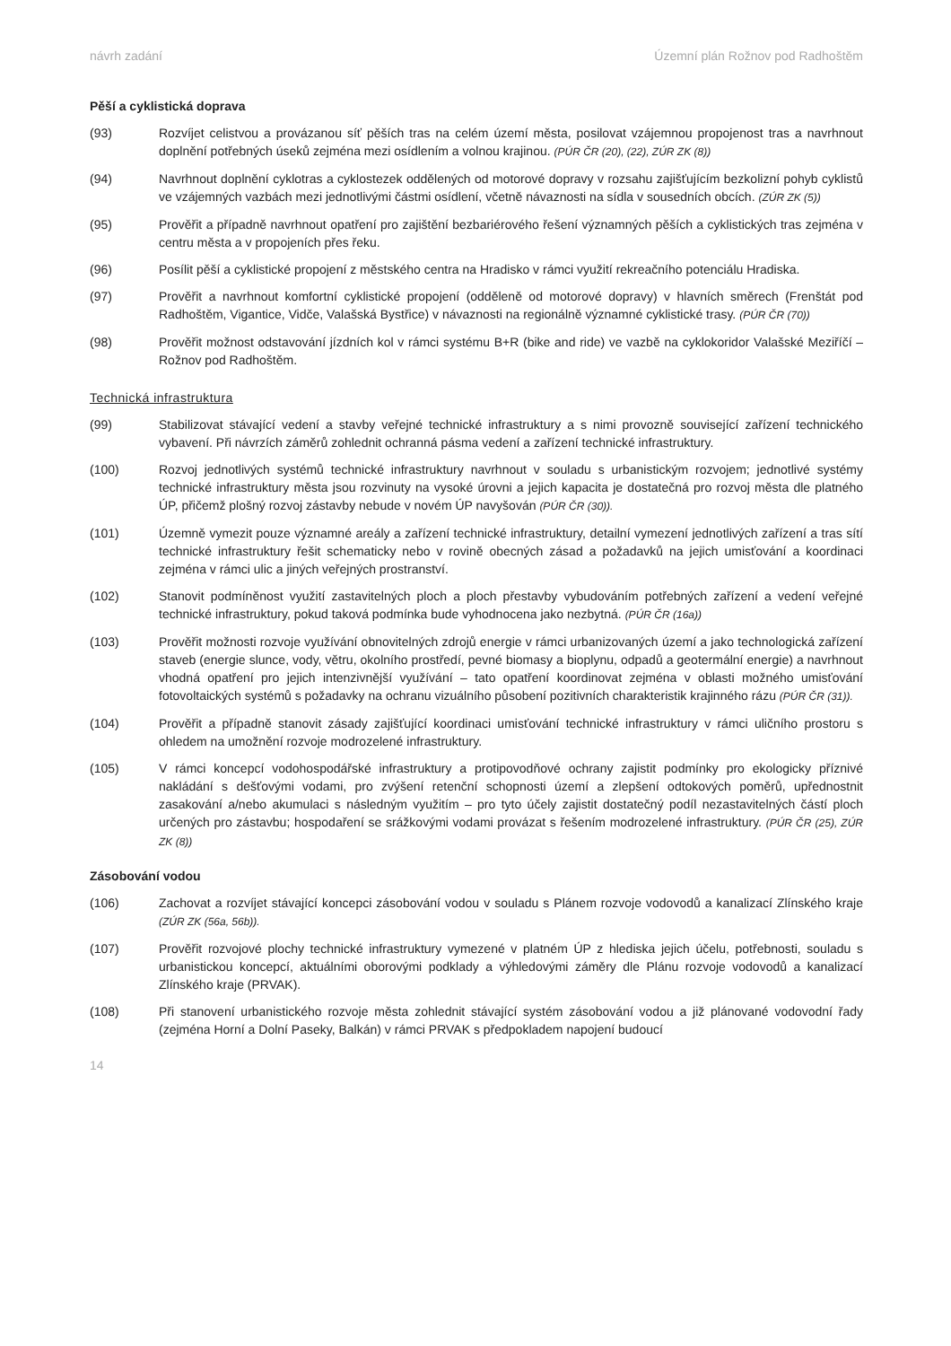návrh zadání Územní plán Rožnov pod Radhoštěm
Pěší a cyklistická doprava
(93) Rozvíjet celistvou a provázanou síť pěších tras na celém území města, posilovat vzájemnou propojenost tras a navrhnout doplnění potřebných úseků zejména mezi osídlením a volnou krajinou. (PÚR ČR (20), (22), ZÚR ZK (8))
(94) Navrhnout doplnění cyklotras a cyklostezek oddělených od motorové dopravy v rozsahu zajišťujícím bezkolizní pohyb cyklistů ve vzájemných vazbách mezi jednotlivými částmi osídlení, včetně návaznosti na sídla v sousedních obcích. (ZÚR ZK (5))
(95) Prověřit a případně navrhnout opatření pro zajištění bezbariérového řešení významných pěších a cyklistických tras zejména v centru města a v propojeních přes řeku.
(96) Posílit pěší a cyklistické propojení z městského centra na Hradisko v rámci využití rekreačního potenciálu Hradiska.
(97) Prověřit a navrhnout komfortní cyklistické propojení (odděleně od motorové dopravy) v hlavních směrech (Frenštát pod Radhoštěm, Vigantice, Vidče, Valašská Bystřice) v návaznosti na regionálně významné cyklistické trasy. (PÚR ČR (70))
(98) Prověřit možnost odstavování jízdních kol v rámci systému B+R (bike and ride) ve vazbě na cyklokoridor Valašské Meziříčí – Rožnov pod Radhoštěm.
Technická infrastruktura
(99) Stabilizovat stávající vedení a stavby veřejné technické infrastruktury a s nimi provozně související zařízení technického vybavení. Při návrzích záměrů zohlednit ochranná pásma vedení a zařízení technické infrastruktury.
(100) Rozvoj jednotlivých systémů technické infrastruktury navrhnout v souladu s urbanistickým rozvojem; jednotlivé systémy technické infrastruktury města jsou rozvinuty na vysoké úrovni a jejich kapacita je dostatečná pro rozvoj města dle platného ÚP, přičemž plošný rozvoj zástavby nebude v novém ÚP navyšován (PÚR ČR (30)).
(101) Územně vymezit pouze významné areály a zařízení technické infrastruktury, detailní vymezení jednotlivých zařízení a tras sítí technické infrastruktury řešit schematicky nebo v rovině obecných zásad a požadavků na jejich umisťování a koordinaci zejména v rámci ulic a jiných veřejných prostranství.
(102) Stanovit podmíněnost využití zastavitelných ploch a ploch přestavby vybudováním potřebných zařízení a vedení veřejné technické infrastruktury, pokud taková podmínka bude vyhodnocena jako nezbytná. (PÚR ČR (16a))
(103) Prověřit možnosti rozvoje využívání obnovitelných zdrojů energie v rámci urbanizovaných území a jako technologická zařízení staveb (energie slunce, vody, větru, okolního prostředí, pevné biomasy a bioplynu, odpadů a geotermální energie) a navrhnout vhodná opatření pro jejich intenzivnější využívání – tato opatření koordinovat zejména v oblasti možného umisťování fotovoltaických systémů s požadavky na ochranu vizuálního působení pozitivních charakteristik krajinného rázu (PÚR ČR (31)).
(104) Prověřit a případně stanovit zásady zajišťující koordinaci umisťování technické infrastruktury v rámci uličního prostoru s ohledem na umožnění rozvoje modrozelené infrastruktury.
(105) V rámci koncepcí vodohospodářské infrastruktury a protipovodňové ochrany zajistit podmínky pro ekologicky příznivé nakládání s dešťovými vodami, pro zvýšení retenční schopnosti území a zlepšení odtokových poměrů, upřednostnit zasakování a/nebo akumulaci s následným využitím – pro tyto účely zajistit dostatečný podíl nezastavitelných částí ploch určených pro zástavbu; hospodaření se srážkovými vodami provázat s řešením modrozelené infrastruktury. (PÚR ČR (25), ZÚR ZK (8))
Zásobování vodou
(106) Zachovat a rozvíjet stávající koncepci zásobování vodou v souladu s Plánem rozvoje vodovodů a kanalizací Zlínského kraje (ZÚR ZK (56a, 56b)).
(107) Prověřit rozvojové plochy technické infrastruktury vymezené v platném ÚP z hlediska jejich účelu, potřebnosti, souladu s urbanistickou koncepcí, aktuálními oborovými podklady a výhledovými záměry dle Plánu rozvoje vodovodů a kanalizací Zlínského kraje (PRVAK).
(108) Při stanovení urbanistického rozvoje města zohlednit stávající systém zásobování vodou a již plánované vodovodní řady (zejména Horní a Dolní Paseky, Balkán) v rámci PRVAK s předpokladem napojení budoucí
14